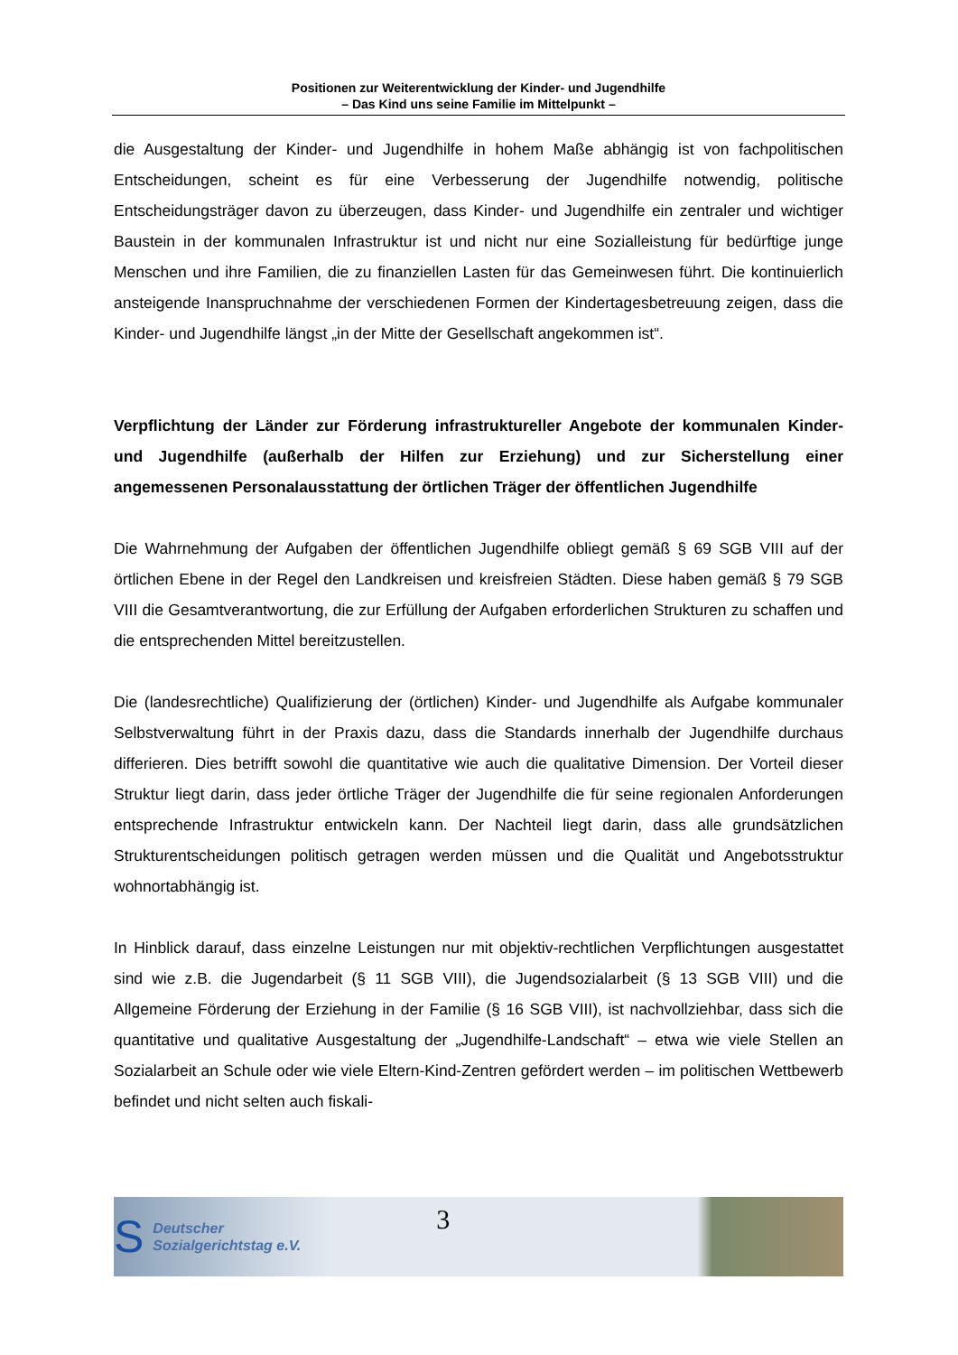Positionen zur Weiterentwicklung der Kinder- und Jugendhilfe
– Das Kind uns seine Familie im Mittelpunkt –
die Ausgestaltung der Kinder- und Jugendhilfe in hohem Maße abhängig ist von fachpolitischen Entscheidungen, scheint es für eine Verbesserung der Jugendhilfe notwendig, politische Entscheidungsträger davon zu überzeugen, dass Kinder- und Jugendhilfe ein zentraler und wichtiger Baustein in der kommunalen Infrastruktur ist und nicht nur eine Sozialleistung für bedürftige junge Menschen und ihre Familien, die zu finanziellen Lasten für das Gemeinwesen führt. Die kontinuierlich ansteigende Inanspruchnahme der verschiedenen Formen der Kindertagesbetreuung zeigen, dass die Kinder- und Jugendhilfe längst „in der Mitte der Gesellschaft angekommen ist“.
Verpflichtung der Länder zur Förderung infrastruktureller Angebote der kommunalen Kinder- und Jugendhilfe (außerhalb der Hilfen zur Erziehung) und zur Sicherstellung einer angemessenen Personalausstattung der örtlichen Träger der öffentlichen Jugendhilfe
Die Wahrnehmung der Aufgaben der öffentlichen Jugendhilfe obliegt gemäß § 69 SGB VIII auf der örtlichen Ebene in der Regel den Landkreisen und kreisfreien Städten. Diese haben gemäß § 79 SGB VIII die Gesamtverantwortung, die zur Erfüllung der Aufgaben erforderlichen Strukturen zu schaffen und die entsprechenden Mittel bereitzustellen.
Die (landesrechtliche) Qualifizierung der (örtlichen) Kinder- und Jugendhilfe als Aufgabe kommunaler Selbstverwaltung führt in der Praxis dazu, dass die Standards innerhalb der Jugendhilfe durchaus differieren. Dies betrifft sowohl die quantitative wie auch die qualitative Dimension. Der Vorteil dieser Struktur liegt darin, dass jeder örtliche Träger der Jugendhilfe die für seine regionalen Anforderungen entsprechende Infrastruktur entwickeln kann. Der Nachteil liegt darin, dass alle grundsätzlichen Strukturentscheidungen politisch getragen werden müssen und die Qualität und Angebotsstruktur wohnortabhängig ist.
In Hinblick darauf, dass einzelne Leistungen nur mit objektiv-rechtlichen Verpflichtungen ausgestattet sind wie z.B. die Jugendarbeit (§ 11 SGB VIII), die Jugendsozialarbeit (§ 13 SGB VIII) und die Allgemeine Förderung der Erziehung in der Familie (§ 16 SGB VIII), ist nachvollziehbar, dass sich die quantitative und qualitative Ausgestaltung der „Jugendhilfe-Landschaft“ – etwa wie viele Stellen an Sozialarbeit an Schule oder wie viele Eltern-Kind-Zentren gefördert werden – im politischen Wettbewerb befindet und nicht selten auch fiskali-
S Deutscher
Sozialgerichtstag e.V. 3